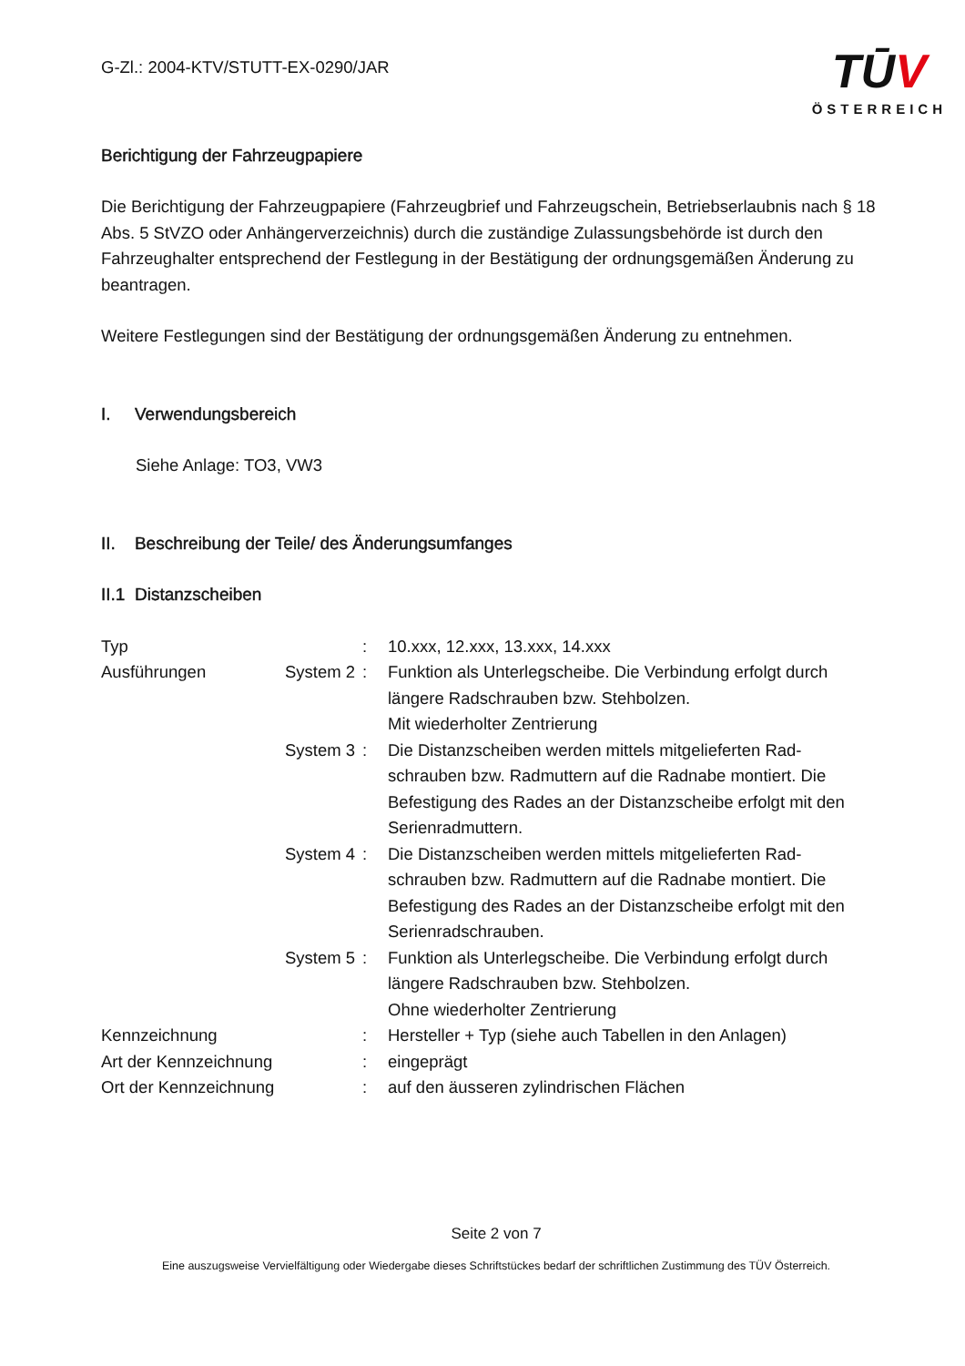G-Zl.: 2004-KTV/STUTT-EX-0290/JAR
TŪV
ÖSTERREICH
Berichtigung der Fahrzeugpapiere
Die Berichtigung der Fahrzeugpapiere (Fahrzeugbrief und Fahrzeugschein, Betriebserlaubnis nach § 18 Abs. 5 StVZO oder Anhängerverzeichnis) durch die zuständige Zulassungsbehörde ist durch den Fahrzeughalter entsprechend der Festlegung in der Bestätigung der ordnungsgemäßen Änderung zu beantragen.
Weitere Festlegungen sind der Bestätigung der ordnungsgemäßen Änderung zu entnehmen.
I. Verwendungsbereich
Siehe Anlage: TO3, VW3
II. Beschreibung der Teile/ des Änderungsumfanges
II.1 Distanzscheiben
| Typ | | : | 10.xxx, 12.xxx, 13.xxx, 14.xxx |
| Ausführungen | System 2 | : | Funktion als Unterlegscheibe. Die Verbindung erfolgt durch längere Radschrauben bzw. Stehbolzen. Mit wiederholter Zentrierung |
| | System 3 | : | Die Distanzscheiben werden mittels mitgelieferten Rad- schrauben bzw. Radmuttern auf die Radnabe montiert. Die Befestigung des Rades an der Distanzscheibe erfolgt mit den Serienradmuttern. |
| | System 4 | : | Die Distanzscheiben werden mittels mitgelieferten Rad- schrauben bzw. Radmuttern auf die Radnabe montiert. Die Befestigung des Rades an der Distanzscheibe erfolgt mit den Serienradschrauben. |
| | System 5 | : | Funktion als Unterlegscheibe. Die Verbindung erfolgt durch längere Radschrauben bzw. Stehbolzen. Ohne wiederholter Zentrierung |
| Kennzeichnung | | : | Hersteller + Typ (siehe auch Tabellen in den Anlagen) |
| Art der Kennzeichnung | | : | eingeprägt |
| Ort der Kennzeichnung | | : | auf den äusseren zylindrischen Flächen |
Seite 2 von 7
Eine auszugsweise Vervielfältigung oder Wiedergabe dieses Schriftstückes bedarf der schriftlichen Zustimmung des TÜV Österreich.